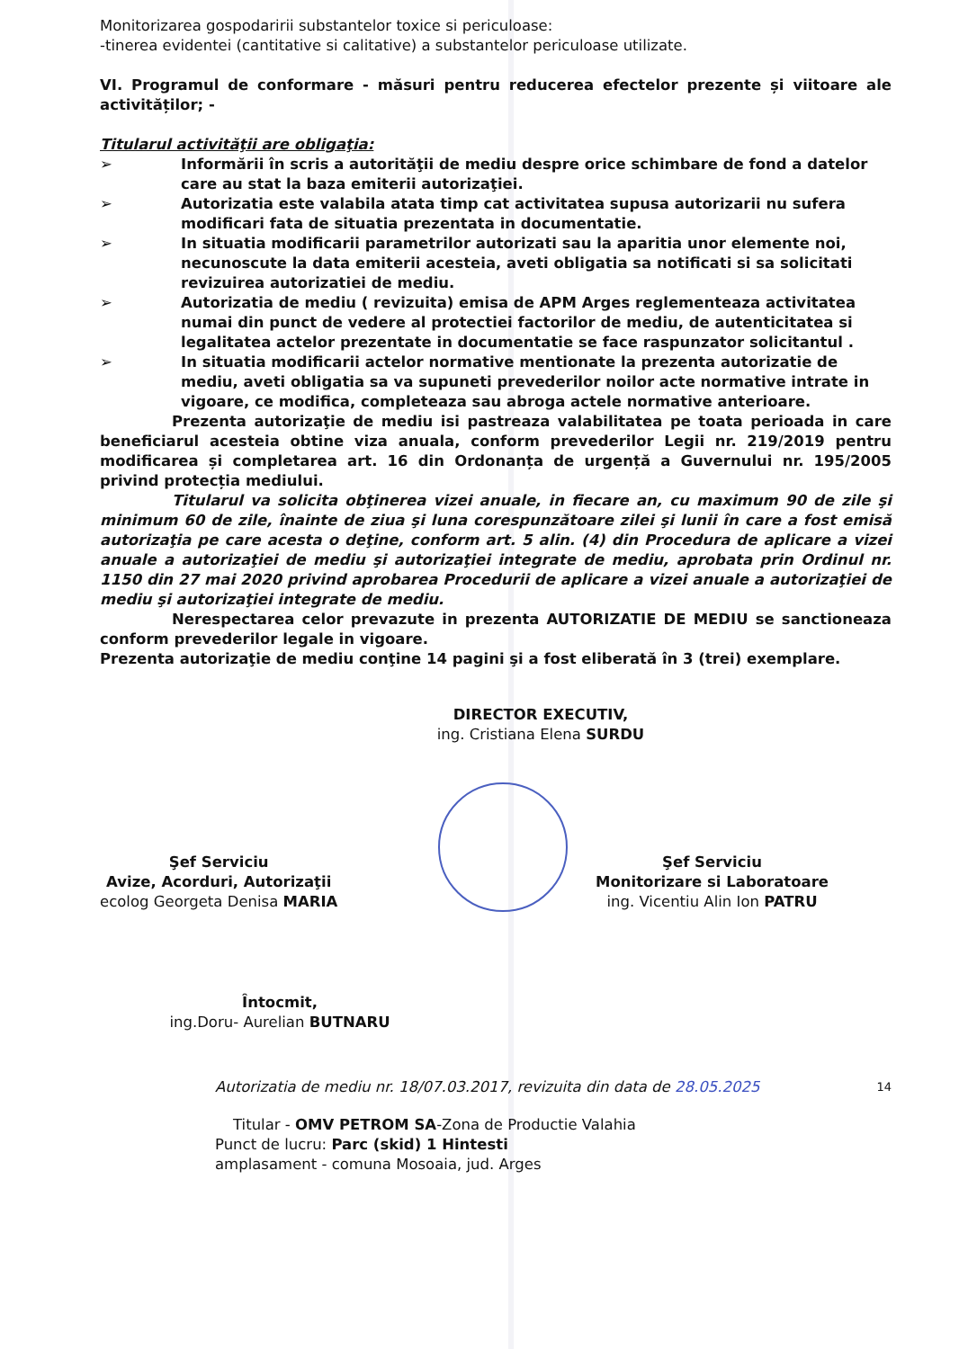Monitorizarea gospodaririi substantelor toxice si periculoase:
-tinerea evidentei (cantitative si calitative) a substantelor periculoase utilizate.
VI. Programul de conformare - măsuri pentru reducerea efectelor prezente și viitoare ale activităților; -
Titularul activităţii are obligaţia:
➢ Informării în scris a autorităţii de mediu despre orice schimbare de fond a datelor care au stat la baza emiterii autorizaţiei.
➢ Autorizatia este valabila atata timp cat activitatea supusa autorizarii nu sufera modificari fata de situatia prezentata in documentatie.
➢ In situatia modificarii parametrilor autorizati sau la aparitia unor elemente noi, necunoscute la data emiterii acesteia, aveti obligatia sa notificati si sa solicitati revizuirea autorizatiei de mediu.
➢ Autorizatia de mediu ( revizuita) emisa de APM Arges reglementeaza activitatea numai din punct de vedere al protectiei factorilor de mediu, de autenticitatea si legalitatea actelor prezentate in documentatie se face raspunzator solicitantul .
➢ In situatia modificarii actelor normative mentionate la prezenta autorizatie de mediu, aveti obligatia sa va supuneti prevederilor noilor acte normative intrate in vigoare, ce modifica, completeaza sau abroga actele normative anterioare.
Prezenta autorizaţie de mediu isi pastreaza valabilitatea pe toata perioada in care beneficiarul acesteia obtine viza anuala, conform prevederilor Legii nr. 219/2019 pentru modificarea și completarea art. 16 din Ordonanța de urgență a Guvernului nr. 195/2005 privind protecția mediului.
Titularul va solicita obţinerea vizei anuale, in fiecare an, cu maximum 90 de zile şi minimum 60 de zile, înainte de ziua şi luna corespunzătoare zilei şi lunii în care a fost emisă autorizaţia pe care acesta o deţine, conform art. 5 alin. (4) din Procedura de aplicare a vizei anuale a autorizaţiei de mediu şi autorizaţiei integrate de mediu, aprobata prin Ordinul nr. 1150 din 27 mai 2020 privind aprobarea Procedurii de aplicare a vizei anuale a autorizaţiei de mediu şi autorizaţiei integrate de mediu.
Nerespectarea celor prevazute in prezenta AUTORIZATIE DE MEDIU se sanctioneaza conform prevederilor legale in vigoare.
Prezenta autorizaţie de mediu conţine 14 pagini şi a fost eliberată în 3 (trei) exemplare.
DIRECTOR EXECUTIV,
ing. Cristiana Elena SURDU
Şef Serviciu
Avize, Acorduri, Autorizaţii
ecolog Georgeta Denisa MARIA
Şef Serviciu
Monitorizare si Laboratoare
ing. Vicentiu Alin Ion PATRU
Întocmit,
ing.Doru- Aurelian BUTNARU
Autorizatia de mediu nr. 18/07.03.2017, revizuita din data de 28.05.2025 14
Titular - OMV PETROM SA-Zona de Productie Valahia
Punct de lucru: Parc (skid) 1 Hintesti
amplasament - comuna Mosoaia, jud. Arges